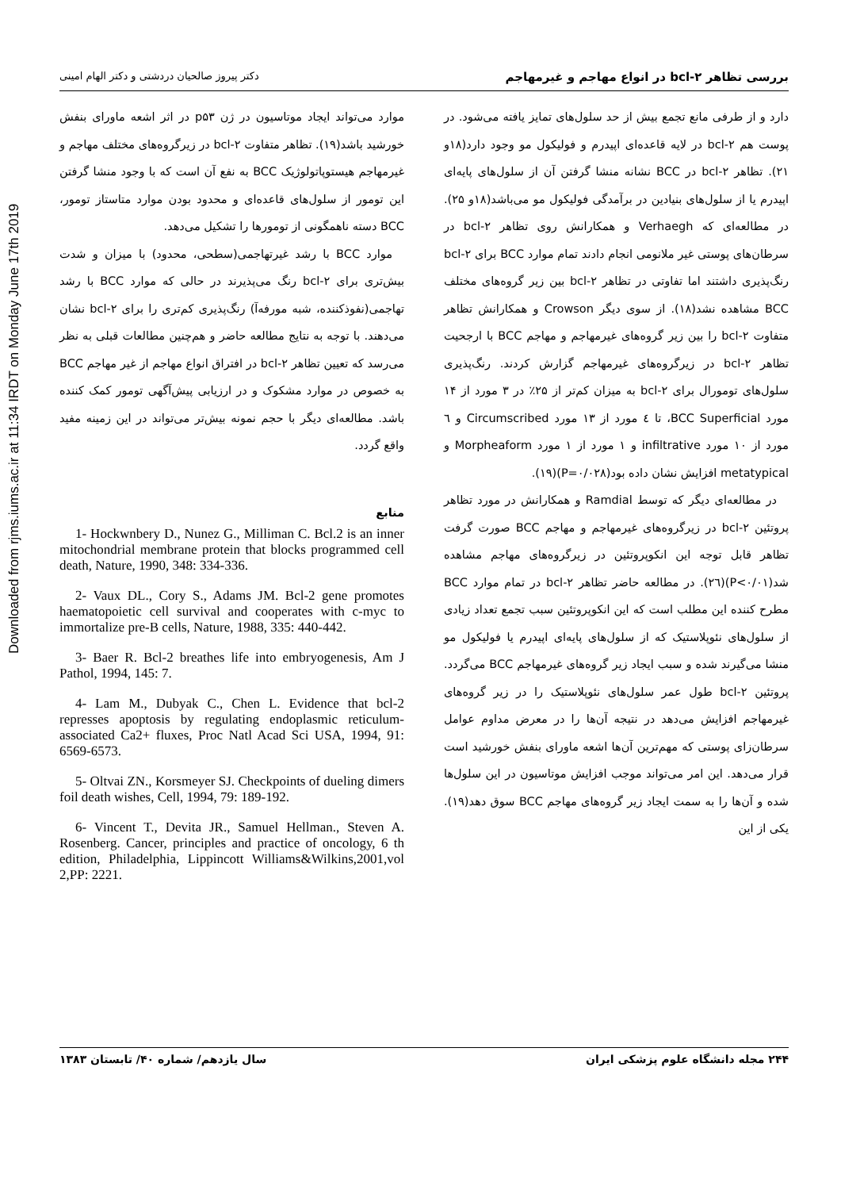Downloaded from rjms.iums.ac.ir at 11:34 IRDT on Monday June 17th 2019
بررسی تظاهر bcl-۲ در انواع مهاجم و غیرمهاجم دکتر پیروز صالحیان دردشتی و دکتر الهام امینی
دارد و از طرفی مانع تجمع بیش از حد سلول‌های تمایز یافته می‌شود. در پوست هم bcl-۲ در لایه قاعده‌ای اپیدرم و فولیکول مو وجود دارد(۱۸و ۲۱). تظاهر bcl-۲ در BCC نشانه منشا گرفتن آن از سلول‌های پایه‌ای اپیدرم یا از سلول‌های بنیادین در برآمدگی فولیکول مو می‌باشد(۱۸و ۲۵). در مطالعه‌ای که Verhaegh و همکارانش روی تظاهر bcl-۲ در سرطان‌های پوستی غیر ملانومی انجام دادند تمام موارد BCC برای bcl-۲ رنگ‌پذیری داشتند اما تفاوتی در تظاهر bcl-۲ بین زیر گروه‌های مختلف BCC مشاهده نشد(۱۸). از سوی دیگر Crowson و همکارانش تظاهر متفاوت bcl-۲ را بین زیر گروه‌های غیرمهاجم و مهاجم BCC با ارجحیت تظاهر bcl-۲ در زیرگروه‌های غیرمهاجم گزارش کردند. رنگ‌پذیری سلول‌های تومورال برای bcl-۲ به میزان کم‌تر از ۲۵٪ در ۳ مورد از ۱۴ مورد BCC Superficial، تا ٤ مورد از ۱۳ مورد Circumscribed و ٦ مورد از ۱۰ مورد infiltrative و ۱ مورد از ۱ مورد Morpheaform و metatypical افزایش نشان داده بود(P=۰/۰۲۸)(۱۹).
در مطالعه‌ای دیگر که توسط Ramdial و همکارانش در مورد تظاهر پروتئین bcl-۲ در زیرگروه‌های غیرمهاجم و مهاجم BCC صورت گرفت تظاهر قابل توجه این انکوپروتئین در زیرگروه‌های مهاجم مشاهده شد(P<۰/۰۱)(۲٦). در مطالعه حاضر تظاهر bcl-۲ در تمام موارد BCC مطرح کننده این مطلب است که این انکوپروتئین سبب تجمع تعداد زیادی از سلول‌های نئوپلاستیک که از سلول‌های پایه‌ای اپیدرم یا فولیکول مو منشا می‌گیرند شده و سبب ایجاد زیر گروه‌های غیرمهاجم BCC می‌گردد. پروتئین bcl-۲ طول عمر سلول‌های نئوپلاستیک را در زیر گروه‌های غیرمهاجم افزایش می‌دهد در نتیجه آن‌ها را در معرض مداوم عوامل سرطان‌زای پوستی که مهم‌ترین آن‌ها اشعه ماورای بنفش خورشید است قرار می‌دهد. این امر می‌تواند موجب افزایش موتاسیون در این سلول‌ها شده و آن‌ها را به سمت ایجاد زیر گروه‌های مهاجم BCC سوق دهد(۱۹). یکی از این
موارد می‌تواند ایجاد موتاسیون در ژن p۵۳ در اثر اشعه ماورای بنفش خورشید باشد(۱۹). تظاهر متفاوت bcl-۲ در زیرگروه‌های مختلف مهاجم و غیرمهاجم هیستوپاتولوژیک BCC به نفع آن است که با وجود منشا گرفتن این تومور از سلول‌های قاعده‌ای و محدود بودن موارد متاستاز تومور، BCC دسته ناهمگونی از تومورها را تشکیل می‌دهد.
موارد BCC با رشد غیرتهاجمی(سطحی، محدود) با میزان و شدت بیش‌تری برای bcl-۲ رنگ می‌پذیرند در حالی که موارد BCC با رشد تهاجمی(نفوذکننده، شبه مورفه‌آ) رنگ‌پذیری کم‌تری را برای bcl-۲ نشان می‌دهند. با توجه به نتایج مطالعه حاضر و هم‌چنین مطالعات قبلی به نظر می‌رسد که تعیین تظاهر bcl-۲ در افتراق انواع مهاجم از غیر مهاجم BCC به خصوص در موارد مشکوک و در ارزیابی پیش‌آگهی تومور کمک کننده باشد. مطالعه‌ای دیگر با حجم نمونه بیش‌تر می‌تواند در این زمینه مفید واقع گردد.
منابع
1- Hockwnbery D., Nunez G., Milliman C. Bcl.2 is an inner mitochondrial membrane protein that blocks programmed cell death, Nature, 1990, 348: 334-336.
2- Vaux DL., Cory S., Adams JM. Bcl-2 gene promotes haematopoietic cell survival and cooperates with c-myc to immortalize pre-B cells, Nature, 1988, 335: 440-442.
3- Baer R. Bcl-2 breathes life into embryogenesis, Am J Pathol, 1994, 145: 7.
4- Lam M., Dubyak C., Chen L. Evidence that bcl-2 represses apoptosis by regulating endoplasmic reticulum-associated Ca2+ fluxes, Proc Natl Acad Sci USA, 1994, 91: 6569-6573.
5- Oltvai ZN., Korsmeyer SJ. Checkpoints of dueling dimers foil death wishes, Cell, 1994, 79: 189-192.
6- Vincent T., Devita JR., Samuel Hellman., Steven A. Rosenberg. Cancer, principles and practice of oncology, 6 th edition, Philadelphia, Lippincott Williams&Wilkins,2001,vol 2,PP: 2221.
۲۴۴ مجله دانشگاه علوم پزشکی ایران سال یازدهم/ شماره ۴۰/ تابستان ۱۳۸۳